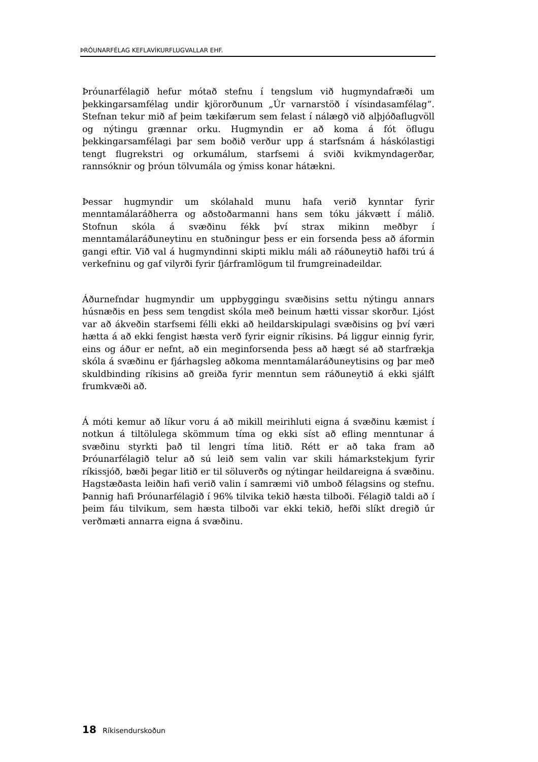ÞRÓUNARFÉLAG KEFLAVÍKURFLUGVALLAR EHF.
Þróunarfélagið hefur mótað stefnu í tengslum við hugmyndafræði um þekkingarsamfélag undir kjörorðunum „Úr varnarstöð í vísindasamfélag“. Stefnan tekur mið af þeim tækifærum sem felast í nálægð við alþjóðaflugvöll og nýtingu grænnar orku. Hugmyndin er að koma á fót öflugu þekkingarsamfélagi þar sem boðið verður upp á starfsnám á háskólastigi tengt flugrekstri og orkumálum, starfsemi á sviði kvikmyndagerðar, rannsóknir og þróun tölvumála og ýmiss konar hátækni.
Þessar hugmyndir um skólahald munu hafa verið kynntar fyrir menntamálaráðherra og aðstoðarmanni hans sem tóku jákvætt í málið. Stofnun skóla á svæðinu fékk því strax mikinn meðbyr í menntamálaráðuneytinu en stuðningur þess er ein forsenda þess að áformin gangi eftir. Við val á hugmyndinni skipti miklu máli að ráðuneytið hafði trú á verkefninu og gaf vilyrði fyrir fjárframlögum til frumgreinadeildar.
Áðurnefndar hugmyndir um uppbyggingu svæðisins settu nýtingu annars húsnæðis en þess sem tengdist skóla með beinum hætti vissar skorður. Ljóst var að ákveðin starfsemi félli ekki að heildarskipulagi svæðisins og því væri hætta á að ekki fengist hæsta verð fyrir eignir ríkisins. Þá liggur einnig fyrir, eins og áður er nefnt, að ein meginforsenda þess að hægt sé að starfrækja skóla á svæðinu er fjárhagsleg aðkoma menntamálaráðuneytisins og þar með skuldbinding ríkisins að greiða fyrir menntun sem ráðuneytið á ekki sjálft frumkvæði að.
Á móti kemur að líkur voru á að mikill meirihluti eigna á svæðinu kæmist í notkun á tiltölulega skömmum tíma og ekki síst að efling menntunar á svæðinu styrkti það til lengri tíma litið. Rétt er að taka fram að Þróunarfélagið telur að sú leið sem valin var skili hámarkstekjum fyrir ríkissjóð, bæði þegar litið er til söluverðs og nýtingar heildareigna á svæðinu. Hagstæðasta leiðin hafi verið valin í samræmi við umboð félagsins og stefnu. Þannig hafi Þróunarfélagið í 96% tilvika tekið hæsta tilboði. Félagið taldi að í þeim fáu tilvikum, sem hæsta tilboði var ekki tekið, hefði slíkt dregið úr verðmæti annarra eigna á svæðinu.
18 Ríkisendurskoðun